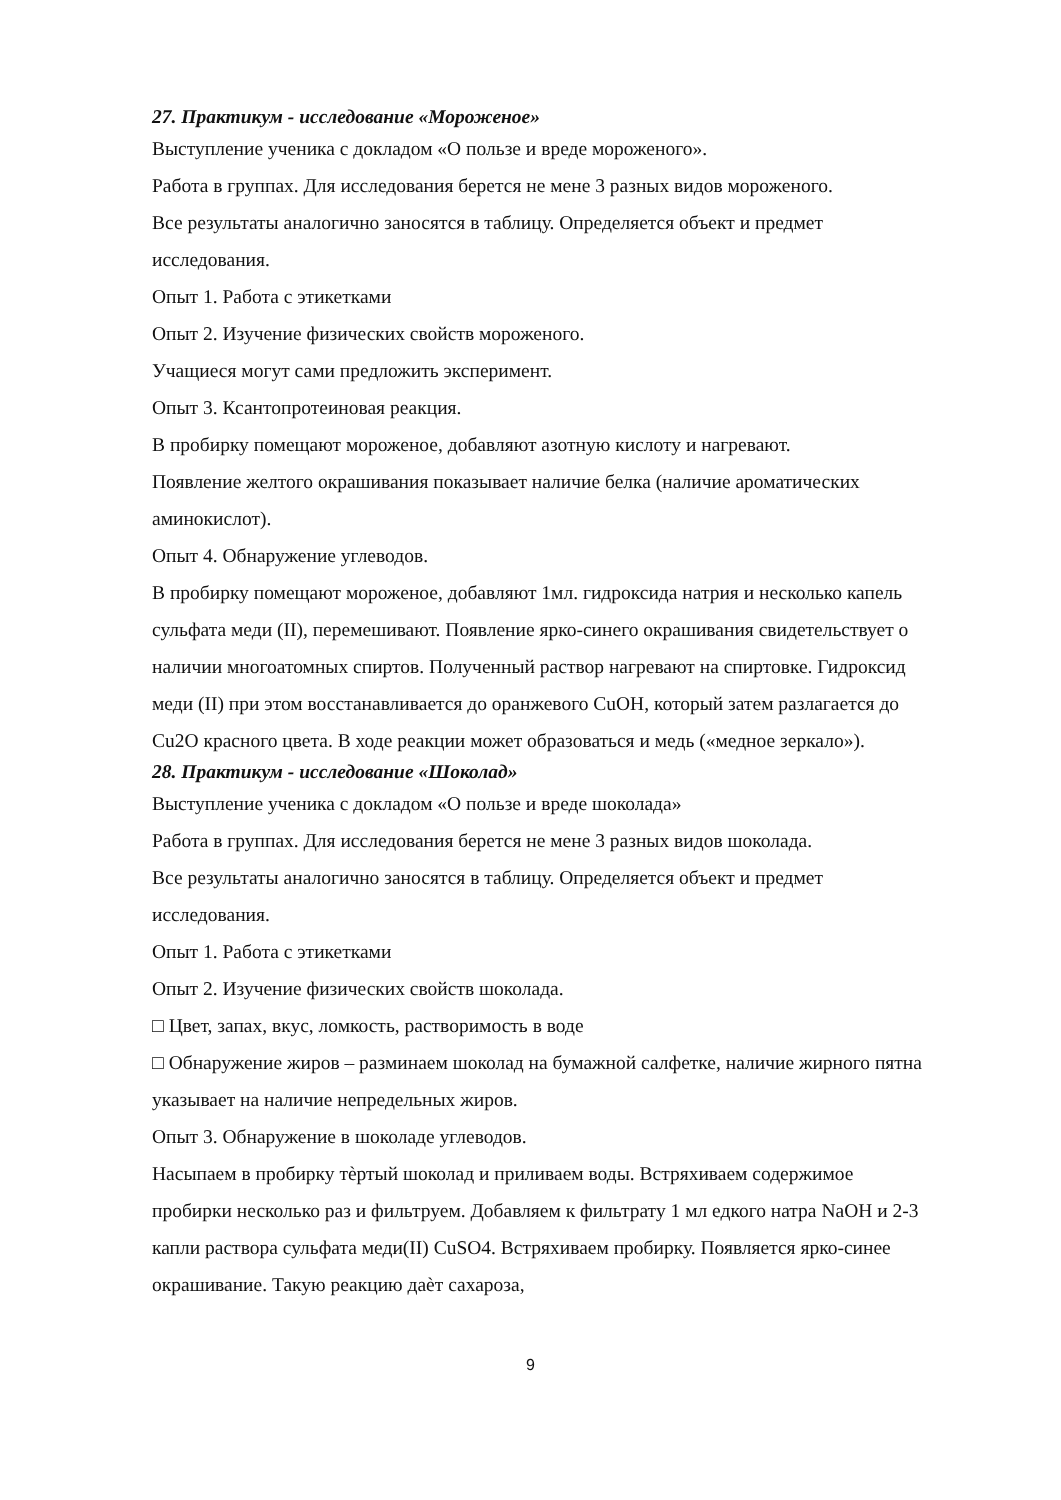27. Практикум - исследование «Мороженое»
Выступление ученика с докладом «О пользе и вреде мороженого».
Работа в группах. Для исследования берется не мене 3 разных видов мороженого.
Все результаты аналогично заносятся в таблицу. Определяется объект и предмет исследования.
Опыт 1. Работа с этикетками
Опыт 2. Изучение физических свойств мороженого.
Учащиеся могут сами предложить эксперимент.
Опыт 3. Ксантопротеиновая реакция.
В пробирку помещают мороженое, добавляют азотную кислоту и нагревают.
Появление желтого окрашивания показывает наличие белка (наличие ароматических аминокислот).
Опыт 4. Обнаружение углеводов.
В пробирку помещают мороженое, добавляют 1мл. гидроксида натрия и несколько капель сульфата меди (II), перемешивают. Появление ярко-синего окрашивания свидетельствует о наличии многоатомных спиртов. Полученный раствор нагревают на спиртовке. Гидроксид меди (II) при этом восстанавливается до оранжевого CuOH, который затем разлагается до Cu2O красного цвета. В ходе реакции может образоваться и медь («медное зеркало»).
28. Практикум - исследование «Шоколад»
Выступление ученика с докладом «О пользе и вреде шоколада»
Работа в группах. Для исследования берется не мене 3 разных видов шоколада.
Все результаты аналогично заносятся в таблицу. Определяется объект и предмет исследования.
Опыт 1. Работа с этикетками
Опыт 2. Изучение физических свойств шоколада.
□ Цвет, запах, вкус, ломкость, растворимость в воде
□ Обнаружение жиров – разминаем шоколад на бумажной салфетке, наличие жирного пятна указывает на наличие непредельных жиров.
Опыт 3. Обнаружение в шоколаде углеводов.
Насыпаем в пробирку тѐртый шоколад и приливаем воды. Встряхиваем содержимое пробирки несколько раз и фильтруем. Добавляем к фильтрату 1 мл едкого натра NaOH и 2-3 капли раствора сульфата меди(II) CuSO4. Встряхиваем пробирку. Появляется ярко-синее окрашивание. Такую реакцию даѐт сахароза,
9